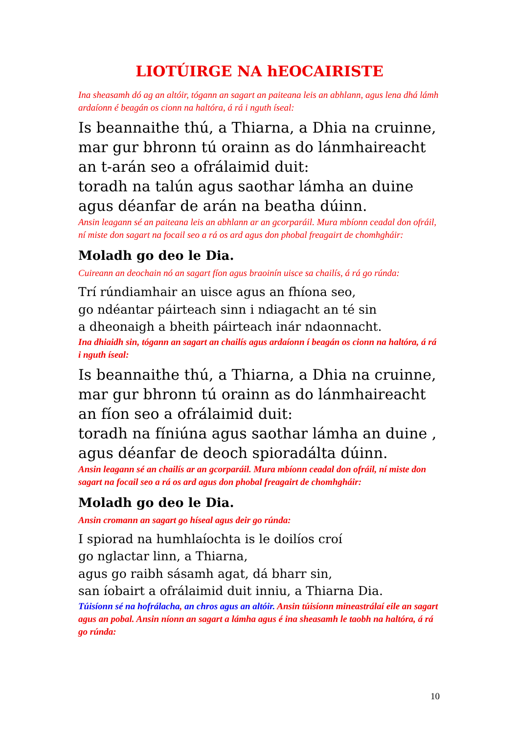LIOTÚIRGE NA hEOCAIRISTE
Ina sheasamh dó ag an altóir, tógann an sagart an paiteana leis an abhlann, agus lena dhá lámh ardaíonn é beagán os cionn na haltóra, á rá i nguth íseal:
Is beannaithe thú, a Thiarna, a Dhia na cruinne,
mar gur bhronn tú orainn as do lánmhaireacht
an t-arán seo a ofrálaimid duit:
toradh na talún agus saothar lámha an duine
agus déanfar de arán na beatha dúinn.
Ansin leagann sé an paiteana leis an abhlann ar an gcorparáil. Mura mbíonn ceadal don ofráil, ní miste don sagart na focail seo a rá os ard agus don phobal freagairt de chomhgháir:
Moladh go deo le Dia.
Cuireann an deochain nó an sagart fíon agus braoinín uisce sa chailís, á rá go rúnda:
Trí rúndiamhair an uisce agus an fhíona seo,
go ndéantar páirteach sinn i ndiagacht an té sin
a dheonaigh a bheith páirteach inár ndaonnacht.
Ina dhiaidh sin, tógann an sagart an chailís agus ardaíonn í beagán os cionn na haltóra, á rá i nguth íseal:
Is beannaithe thú, a Thiarna, a Dhia na cruinne,
mar gur bhronn tú orainn as do lánmhaireacht
an fíon seo a ofrálaimid duit:
toradh na fíniúna agus saothar lámha an duine ,
agus déanfar de deoch spioradálta dúinn.
Ansin leagann sé an chailís ar an gcorparáil. Mura mbíonn ceadal don ofráil, ní miste don sagart na focail seo a rá os ard agus don phobal freagairt de chomhgháir:
Moladh go deo le Dia.
Ansin cromann an sagart go híseal agus deir go rúnda:
I spiorad na humhlaíochta is le doilíos croí
go nglactar linn, a Thiarna,
agus go raibh sásamh agat, dá bharr sin,
san íobairt a ofrálaimid duit inniu, a Thiarna Dia.
Túisíonn sé na hofrálacha, an chros agus an altóir. Ansin túisíonn mineastrálaí eile an sagart agus an pobal. Ansin níonn an sagart a lámha agus é ina sheasamh le taobh na haltóra, á rá go rúnda:
10